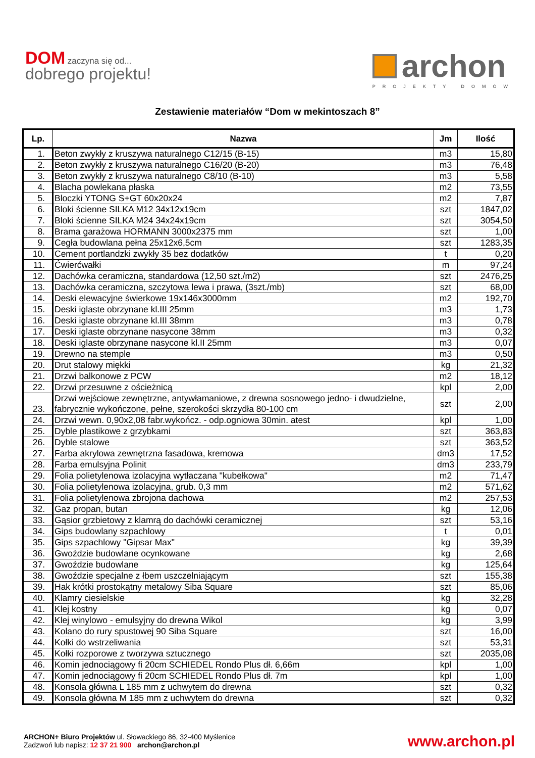DOM zaczyna się od...
dobrego projektu!
archon
PROJEKTY DOMÓW
Zestawienie materiałów “Dom w mekintoszach 8”
| Lp. | Nazwa | Jm | Ilość |
| --- | --- | --- | --- |
| 1. | Beton zwykły z kruszywa naturalnego C12/15 (B-15) | m3 | 15,80 |
| 2. | Beton zwykły z kruszywa naturalnego C16/20 (B-20) | m3 | 76,48 |
| 3. | Beton zwykły z kruszywa naturalnego C8/10 (B-10) | m3 | 5,58 |
| 4. | Blacha powlekana płaska | m2 | 73,55 |
| 5. | Bloczki YTONG S+GT 60x20x24 | m2 | 7,87 |
| 6. | Bloki ścienne SILKA M12 34x12x19cm | szt | 1847,02 |
| 7. | Bloki ścienne SILKA M24 34x24x19cm | szt | 3054,50 |
| 8. | Brama garażowa HORMANN 3000x2375 mm | szt | 1,00 |
| 9. | Cegła budowlana pełna 25x12x6,5cm | szt | 1283,35 |
| 10. | Cement portlandzki zwykły 35 bez dodatków | t | 0,20 |
| 11. | Ćwierćwałki | m | 97,24 |
| 12. | Dachówka ceramiczna, standardowa (12,50 szt./m2) | szt | 2476,25 |
| 13. | Dachówka ceramiczna, szczytowa lewa i prawa, (3szt./mb) | szt | 68,00 |
| 14. | Deski elewacyjne świerkowe 19x146x3000mm | m2 | 192,70 |
| 15. | Deski iglaste obrzynane kl.III 25mm | m3 | 1,73 |
| 16. | Deski iglaste obrzynane kl.III 38mm | m3 | 0,78 |
| 17. | Deski iglaste obrzynane nasycone 38mm | m3 | 0,32 |
| 18. | Deski iglaste obrzynane nasycone kl.II 25mm | m3 | 0,07 |
| 19. | Drewno na stemple | m3 | 0,50 |
| 20. | Drut stalowy miękki | kg | 21,32 |
| 21. | Drzwi balkonowe z PCW | m2 | 18,12 |
| 22. | Drzwi przesuwne z ościeżnicą | kpl | 2,00 |
| 23. | Drzwi wejściowe zewnętrzne, antywłamaniowe, z drewna sosnowego jedno- i dwudzielne, fabrycznie wykończone, pełne, szerokości skrzydła 80-100 cm | szt | 2,00 |
| 24. | Drzwi wewn. 0,90x2,08 fabr.wykończ. - odp.ogniowa 30min. atest | kpl | 1,00 |
| 25. | Dyble plastikowe z grzybkami | szt | 363,83 |
| 26. | Dyble stalowe | szt | 363,52 |
| 27. | Farba akrylowa zewnętrzna fasadowa, kremowa | dm3 | 17,52 |
| 28. | Farba emulsyjna Polinit | dm3 | 233,79 |
| 29. | Folia polietylenowa izolacyjna wytłaczana "kubełkowa" | m2 | 71,47 |
| 30. | Folia polietylenowa izolacyjna, grub. 0,3 mm | m2 | 571,62 |
| 31. | Folia polietylenowa zbrojona dachowa | m2 | 257,53 |
| 32. | Gaz propan, butan | kg | 12,06 |
| 33. | Gąsior grzbietowy z klamrą do dachówki ceramicznej | szt | 53,16 |
| 34. | Gips budowlany szpachlowy | t | 0,01 |
| 35. | Gips szpachlowy "Gipsar Max" | kg | 39,39 |
| 36. | Gwoździe budowlane ocynkowane | kg | 2,68 |
| 37. | Gwoździe budowlane | kg | 125,64 |
| 38. | Gwoździe specjalne z łbem uszczelniającym | szt | 155,38 |
| 39. | Hak krótki prostokątny metalowy Siba Square | szt | 85,06 |
| 40. | Klamry ciesielskie | kg | 32,28 |
| 41. | Klej kostny | kg | 0,07 |
| 42. | Klej winylowo - emulsyjny do drewna Wikol | kg | 3,99 |
| 43. | Kolano do rury spustowej 90 Siba Square | szt | 16,00 |
| 44. | Kołki do wstrzeliwania | szt | 53,31 |
| 45. | Kołki rozporowe z tworzywa sztucznego | szt | 2035,08 |
| 46. | Komin jednociągowy fi 20cm SCHIEDEL Rondo Plus dł. 6,66m | kpl | 1,00 |
| 47. | Komin jednociągowy fi 20cm SCHIEDEL Rondo Plus dł. 7m | kpl | 1,00 |
| 48. | Konsola główna L 185 mm z uchwytem do drewna | szt | 0,32 |
| 49. | Konsola główna M 185 mm z uchwytem do drewna | szt | 0,32 |
ARCHON+ Biuro Projektów ul. Słowackiego 86, 32-400 Myślenice
Zadzwoń lub napisz: 12 37 21 900 archon@archon.pl
www.archon.pl